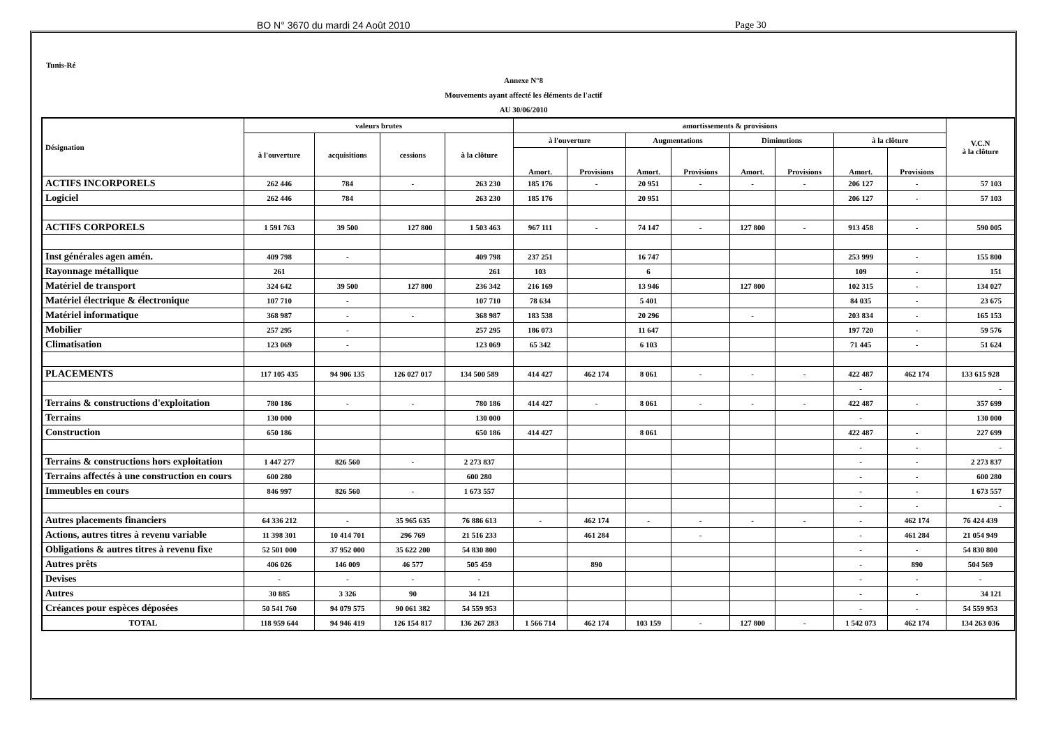BO N° 3670 du mardi 24 Août 2010 Page 30
Tunis-Ré
Annexe N°8
Mouvements ayant affecté les éléments de l'actif
AU 30/06/2010
| Désignation | valeurs brutes | | | | amortissements & provisions | | | | | | | | V.C.N à la clôture |
| --- | --- | --- | --- | --- | --- | --- | --- | --- | --- | --- | --- | --- | --- |
| | à l'ouverture | acquisitions | cessions | à la clôture | à l'ouverture | | Augmentations | | Diminutions | | à la clôture | | |
| | | | | | Amort. | Provisions | Amort. | Provisions | Amort. | Provisions | Amort. | Provisions | |
| ACTIFS INCORPORELS | 262 446 | 784 | - | 263 230 | 185 176 | - | 20 951 | - | - | - | 206 127 | - | 57 103 |
| Logiciel | 262 446 | 784 | | 263 230 | 185 176 | | 20 951 | | | | 206 127 | - | 57 103 |
| ACTIFS CORPORELS | 1 591 763 | 39 500 | 127 800 | 1 503 463 | 967 111 | - | 74 147 | - | 127 800 | - | 913 458 | - | 590 005 |
| Inst générales agen amén. | 409 798 | - | | 409 798 | 237 251 | | 16 747 | | | | 253 999 | - | 155 800 |
| Rayonnage métallique | 261 | | | 261 | 103 | | 6 | | | | 109 | - | 151 |
| Matériel de transport | 324 642 | 39 500 | 127 800 | 236 342 | 216 169 | | 13 946 | | 127 800 | | 102 315 | - | 134 027 |
| Matériel électrique & électronique | 107 710 | - | | 107 710 | 78 634 | | 5 401 | | | | 84 035 | - | 23 675 |
| Matériel informatique | 368 987 | - | - | 368 987 | 183 538 | | 20 296 | | - | | 203 834 | - | 165 153 |
| Mobilier | 257 295 | - | | 257 295 | 186 073 | | 11 647 | | | | 197 720 | - | 59 576 |
| Climatisation | 123 069 | - | | 123 069 | 65 342 | | 6 103 | | | | 71 445 | - | 51 624 |
| PLACEMENTS | 117 105 435 | 94 906 135 | 126 027 017 | 134 500 589 | 414 427 | 462 174 | 8 061 | - | - | - | 422 487 | 462 174 | 133 615 928 |
| | | | | | | | | | | | - | | - |
| Terrains & constructions d'exploitation | 780 186 | - | - | 780 186 | 414 427 | - | 8 061 | - | - | - | 422 487 | - | 357 699 |
| Terrains | 130 000 | | | 130 000 | | | | | | | - | | 130 000 |
| Construction | 650 186 | | | 650 186 | 414 427 | | 8 061 | | | | 422 487 | - | 227 699 |
| | | | | | | | | | | | - | - | - |
| Terrains & constructions hors exploitation | 1 447 277 | 826 560 | - | 2 273 837 | | | | | | | - | - | 2 273 837 |
| Terrains affectés à une construction en cours | 600 280 | | | 600 280 | | | | | | | - | - | 600 280 |
| Immeubles en cours | 846 997 | 826 560 | - | 1 673 557 | | | | | | | - | - | 1 673 557 |
| | | | | | | | | | | | - | - | - |
| Autres placements financiers | 64 336 212 | - | 35 965 635 | 76 886 613 | - | 462 174 | - | - | - | - | - | 462 174 | 76 424 439 |
| Actions, autres titres à revenu variable | 11 398 301 | 10 414 701 | 296 769 | 21 516 233 | | 461 284 | | - | | | - | 461 284 | 21 054 949 |
| Obligations & autres titres à revenu fixe | 52 501 000 | 37 952 000 | 35 622 200 | 54 830 800 | | | | | | | - | - | 54 830 800 |
| Autres prêts | 406 026 | 146 009 | 46 577 | 505 459 | | 890 | | | | | - | 890 | 504 569 |
| Devises | - | - | - | - | | | | | | | - | - | - |
| Autres | 30 885 | 3 326 | 90 | 34 121 | | | | | | | - | - | 34 121 |
| Créances pour espèces déposées | 50 541 760 | 94 079 575 | 90 061 382 | 54 559 953 | | | | | | | - | - | 54 559 953 |
| TOTAL | 118 959 644 | 94 946 419 | 126 154 817 | 136 267 283 | 1 566 714 | 462 174 | 103 159 | - | 127 800 | - | 1 542 073 | 462 174 | 134 263 036 |